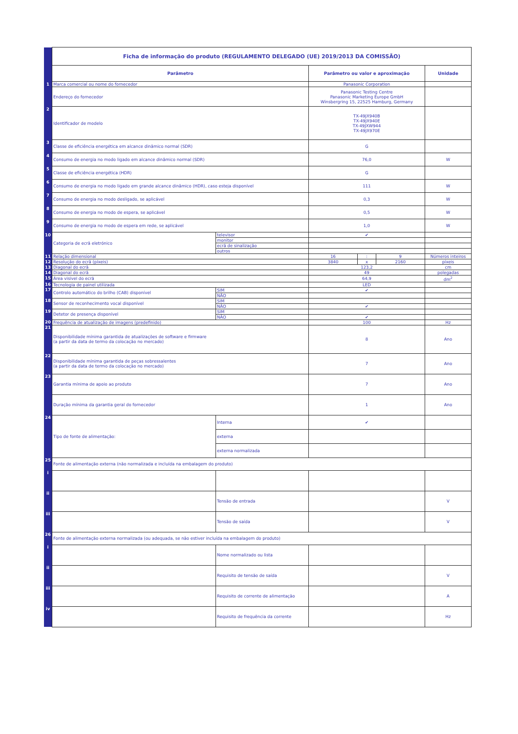| | Ficha de informação do produto (REGULAMENTO DELEGADO (UE) 2019/2013 DA COMISSÃO) | | | | | |
| | Parâmetro | | Parâmetro ou valor e aproximação | | | Unidade |
| 1 | Marca comercial ou nome do fornecedor | | Panasonic Corporation | | | |
| | Endereço do fornecedor | | Panasonic Testing Centre Panasonic Marketing Europe GmbH Winsbergring 15, 22525 Hamburg, Germany | | | |
| 2 | Identificador de modelo | | TX-49JX940B TX-49JX940E TX-49JXW944 TX-49JX970E | | | |
| 3 | Classe de eficiência energética em alcance dinâmico normal (SDR) | | G | | | |
| 4 | Consumo de energia no modo ligado em alcance dinâmico normal (SDR) | | 76,0 | | | W |
| 5 | Classe de eficiência energética (HDR) | | G | | | |
| 6 | Consumo de energia no modo ligado em grande alcance dinâmico (HDR), caso esteja disponível | | 111 | | | W |
| 7 | Consumo de energia no modo desligado, se aplicável | | 0,3 | | | W |
| 8 | Consumo de energia no modo de espera, se aplicável | | 0,5 | | | W |
| 9 | Consumo de energia no modo de espera em rede, se aplicável | | 1,0 | | | W |
| 10 | Categoria de ecrã eletrónico | televisor | ✔ | | | |
| | | monitor | | | | |
| | | ecrã de sinalização | | | | |
| | | outros | | | | |
| 11 | Relação dimensional | | 16 | : | 9 | Números inteiros |
| 12 | Resolução do ecrã (píxeis) | | 3840 | x | 2160 | píxeis |
| 13 | Diagonal do ecrã | | 123,2 | | | cm |
| 14 | Diagonal do ecrã | | 49 | | | polegadas |
| 15 | Área visível do ecrã | | 64,9 | | | dm<sup>2</sup> |
| 16 | Tecnologia de painel utilizada | | LED | | | |
| 17 | Controlo automático do brilho (CAB) disponível | SIM | ✔ | | | |
| | | NÃO | | | | |
| 18 | Sensor de reconhecimento vocal disponível | SIM | | | | |
| | | NÃO | ✔ | | | |
| 19 | Detetor de presença disponível | SIM | | | | |
| | | NÃO | ✔ | | | |
| 20 | Frequência de atualização de imagens (predefinido) | | 100 | | | Hz |
| 21 | Disponibilidade mínima garantida de atualizações de software e firmware (a partir da data de termo da colocação no mercado) | | 8 | | | Ano |
| 22 | Disponibilidade mínima garantida de peças sobressalentes (a partir da data de termo da colocação no mercado) | | 7 | | | Ano |
| 23 | Garantia mínima de apoio ao produto | | 7 | | | Ano |
| | Duração mínima da garantia geral do fornecedor | | 1 | | | Ano |
| 24 | Tipo de fonte de alimentação: | Interna | ✔ | | | |
| | | externa | | | | |
| | | externa normalizada | | | | |
| 25 | Fonte de alimentação externa (não normalizada e incluída na embalagem do produto) | | | | | |
| i | | | | | | |
| ii | | Tensão de entrada | | | | V |
| iii | | Tensão de saída | | | | V |
| 26 | Fonte de alimentação externa normalizada (ou adequada, se não estiver incluída na embalagem do produto) | | | | | |
| i | | Nome normalizado ou lista | | | | |
| ii | | Requisito de tensão de saída | | | | V |
| iii | | Requisito de corrente de alimentação | | | | A |
| iv | | Requisito de frequência da corrente | | | | Hz |